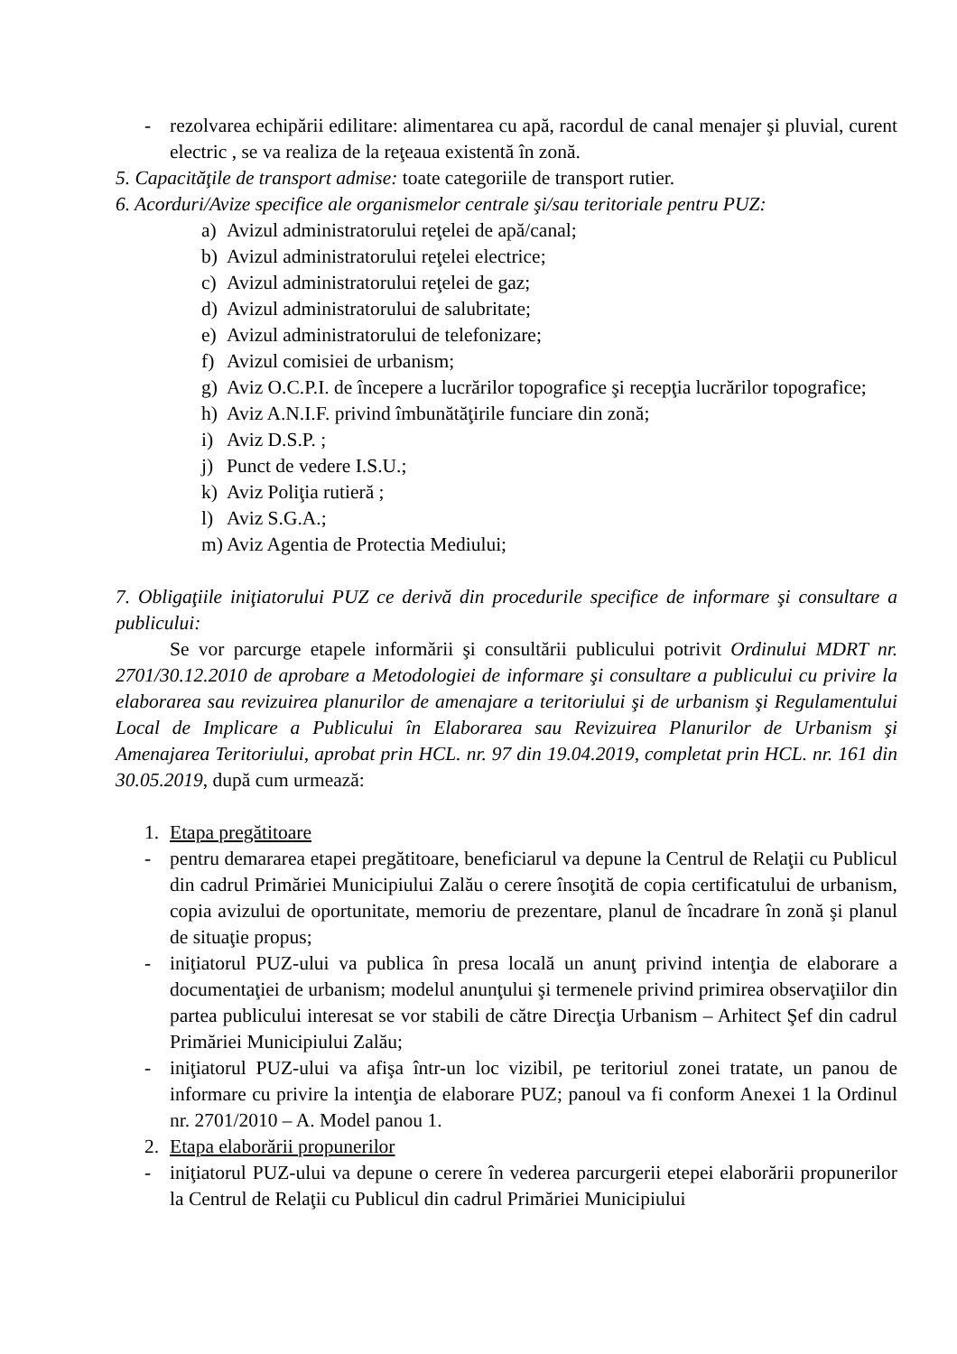- rezolvarea echipării edilitare: alimentarea cu apă, racordul de canal menajer şi pluvial, curent electric , se va realiza de la reţeaua existentă în zonă.
5. Capacităţile de transport admise: toate categoriile de transport rutier.
6. Acorduri/Avize specifice ale organismelor centrale şi/sau teritoriale pentru PUZ:
a) Avizul administratorului reţelei de apă/canal;
b) Avizul administratorului reţelei electrice;
c) Avizul administratorului reţelei de gaz;
d) Avizul administratorului de salubritate;
e) Avizul administratorului de telefonizare;
f) Avizul comisiei de urbanism;
g) Aviz O.C.P.I. de începere a lucrărilor topografice şi recepţia lucrărilor topografice;
h) Aviz A.N.I.F. privind îmbunătăţirile funciare din zonă;
i) Aviz D.S.P. ;
j) Punct de vedere I.S.U.;
k) Aviz Poliţia rutieră ;
l) Aviz S.G.A.;
m) Aviz Agentia de Protectia Mediului;
7. Obligaţiile iniţiatorului PUZ ce derivă din procedurile specifice de informare şi consultare a publicului:
Se vor parcurge etapele informării şi consultării publicului potrivit Ordinului MDRT nr. 2701/30.12.2010 de aprobare a Metodologiei de informare şi consultare a publicului cu privire la elaborarea sau revizuirea planurilor de amenajare a teritoriului şi de urbanism şi Regulamentului Local de Implicare a Publicului în Elaborarea sau Revizuirea Planurilor de Urbanism şi Amenajarea Teritoriului, aprobat prin HCL. nr. 97 din 19.04.2019, completat prin HCL. nr. 161 din 30.05.2019, după cum urmează:
1. Etapa pregătitoare
- pentru demararea etapei pregătitoare, beneficiarul va depune la Centrul de Relaţii cu Publicul din cadrul Primăriei Municipiului Zalău o cerere însoţită de copia certificatului de urbanism, copia avizului de oportunitate, memoriu de prezentare, planul de încadrare în zonă şi planul de situaţie propus;
- iniţiatorul PUZ-ului va publica în presa locală un anunţ privind intenţia de elaborare a documentaţiei de urbanism; modelul anunţului şi termenele privind primirea observaţiilor din partea publicului interesat se vor stabili de către Direcţia Urbanism – Arhitect Şef din cadrul Primăriei Municipiului Zalău;
- iniţiatorul PUZ-ului va afişa într-un loc vizibil, pe teritoriul zonei tratate, un panou de informare cu privire la intenţia de elaborare PUZ; panoul va fi conform Anexei 1 la Ordinul nr. 2701/2010 – A. Model panou 1.
2. Etapa elaborării propunerilor
- iniţiatorul PUZ-ului va depune o cerere în vederea parcurgerii etepei elaborării propunerilor la Centrul de Relaţii cu Publicul din cadrul Primăriei Municipiului